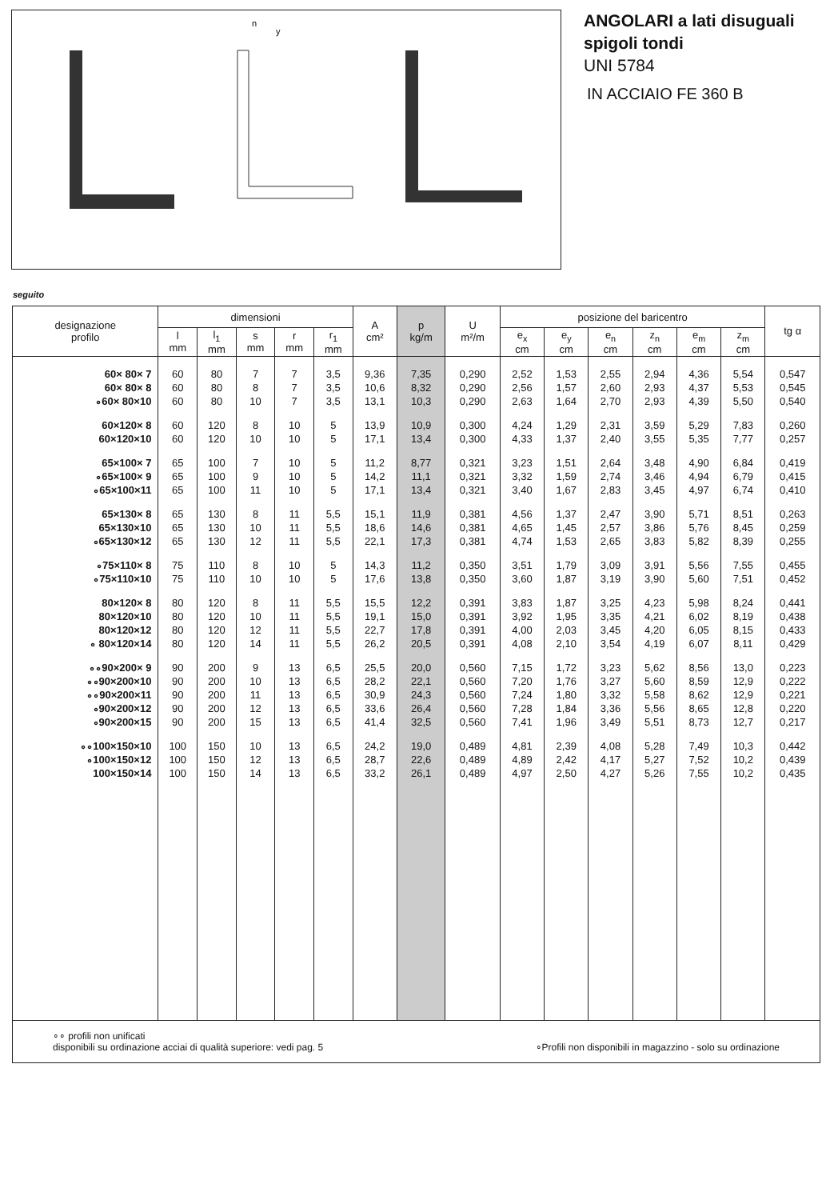n
y
ANGOLARI a lati disuguali
spigoli tondi
UNI 5784
IN ACCIAIO FE 360 B
seguito
| designazione profilo | dimensioni | | | | | A cm² | p kg/m | U m²/m | posizione del baricentro | | | | | | tg α |
| --- | --- | --- | --- | --- | --- | --- | --- | --- | --- | --- | --- | --- | --- | --- | --- |
| | l mm | l<sub>1</sub> mm | s mm | r mm | r<sub>1</sub> mm | | | | e<sub>x</sub> cm | e<sub>y</sub> cm | e<sub>n</sub> cm | z<sub>n</sub> cm | e<sub>m</sub> cm | z<sub>m</sub> cm | |
| 60× 80× 7 | 60 | 80 | 7 | 7 | 3,5 | 9,36 | 7,35 | 0,290 | 2,52 | 1,53 | 2,55 | 2,94 | 4,36 | 5,54 | 0,547 |
| 60× 80× 8 | 60 | 80 | 8 | 7 | 3,5 | 10,6 | 8,32 | 0,290 | 2,56 | 1,57 | 2,60 | 2,93 | 4,37 | 5,53 | 0,545 |
| ∘60× 80×10 | 60 | 80 | 10 | 7 | 3,5 | 13,1 | 10,3 | 0,290 | 2,63 | 1,64 | 2,70 | 2,93 | 4,39 | 5,50 | 0,540 |
| 60×120× 8 | 60 | 120 | 8 | 10 | 5 | 13,9 | 10,9 | 0,300 | 4,24 | 1,29 | 2,31 | 3,59 | 5,29 | 7,83 | 0,260 |
| 60×120×10 | 60 | 120 | 10 | 10 | 5 | 17,1 | 13,4 | 0,300 | 4,33 | 1,37 | 2,40 | 3,55 | 5,35 | 7,77 | 0,257 |
| 65×100× 7 | 65 | 100 | 7 | 10 | 5 | 11,2 | 8,77 | 0,321 | 3,23 | 1,51 | 2,64 | 3,48 | 4,90 | 6,84 | 0,419 |
| ∘65×100× 9 | 65 | 100 | 9 | 10 | 5 | 14,2 | 11,1 | 0,321 | 3,32 | 1,59 | 2,74 | 3,46 | 4,94 | 6,79 | 0,415 |
| ∘65×100×11 | 65 | 100 | 11 | 10 | 5 | 17,1 | 13,4 | 0,321 | 3,40 | 1,67 | 2,83 | 3,45 | 4,97 | 6,74 | 0,410 |
| 65×130× 8 | 65 | 130 | 8 | 11 | 5,5 | 15,1 | 11,9 | 0,381 | 4,56 | 1,37 | 2,47 | 3,90 | 5,71 | 8,51 | 0,263 |
| 65×130×10 | 65 | 130 | 10 | 11 | 5,5 | 18,6 | 14,6 | 0,381 | 4,65 | 1,45 | 2,57 | 3,86 | 5,76 | 8,45 | 0,259 |
| ∘65×130×12 | 65 | 130 | 12 | 11 | 5,5 | 22,1 | 17,3 | 0,381 | 4,74 | 1,53 | 2,65 | 3,83 | 5,82 | 8,39 | 0,255 |
| ∘75×110× 8 | 75 | 110 | 8 | 10 | 5 | 14,3 | 11,2 | 0,350 | 3,51 | 1,79 | 3,09 | 3,91 | 5,56 | 7,55 | 0,455 |
| ∘75×110×10 | 75 | 110 | 10 | 10 | 5 | 17,6 | 13,8 | 0,350 | 3,60 | 1,87 | 3,19 | 3,90 | 5,60 | 7,51 | 0,452 |
| 80×120× 8 | 80 | 120 | 8 | 11 | 5,5 | 15,5 | 12,2 | 0,391 | 3,83 | 1,87 | 3,25 | 4,23 | 5,98 | 8,24 | 0,441 |
| 80×120×10 | 80 | 120 | 10 | 11 | 5,5 | 19,1 | 15,0 | 0,391 | 3,92 | 1,95 | 3,35 | 4,21 | 6,02 | 8,19 | 0,438 |
| 80×120×12 | 80 | 120 | 12 | 11 | 5,5 | 22,7 | 17,8 | 0,391 | 4,00 | 2,03 | 3,45 | 4,20 | 6,05 | 8,15 | 0,433 |
| ∘ 80×120×14 | 80 | 120 | 14 | 11 | 5,5 | 26,2 | 20,5 | 0,391 | 4,08 | 2,10 | 3,54 | 4,19 | 6,07 | 8,11 | 0,429 |
| ∘∘90×200× 9 | 90 | 200 | 9 | 13 | 6,5 | 25,5 | 20,0 | 0,560 | 7,15 | 1,72 | 3,23 | 5,62 | 8,56 | 13,0 | 0,223 |
| ∘∘90×200×10 | 90 | 200 | 10 | 13 | 6,5 | 28,2 | 22,1 | 0,560 | 7,20 | 1,76 | 3,27 | 5,60 | 8,59 | 12,9 | 0,222 |
| ∘∘90×200×11 | 90 | 200 | 11 | 13 | 6,5 | 30,9 | 24,3 | 0,560 | 7,24 | 1,80 | 3,32 | 5,58 | 8,62 | 12,9 | 0,221 |
| ∘90×200×12 | 90 | 200 | 12 | 13 | 6,5 | 33,6 | 26,4 | 0,560 | 7,28 | 1,84 | 3,36 | 5,56 | 8,65 | 12,8 | 0,220 |
| ∘90×200×15 | 90 | 200 | 15 | 13 | 6,5 | 41,4 | 32,5 | 0,560 | 7,41 | 1,96 | 3,49 | 5,51 | 8,73 | 12,7 | 0,217 |
| ∘∘100×150×10 | 100 | 150 | 10 | 13 | 6,5 | 24,2 | 19,0 | 0,489 | 4,81 | 2,39 | 4,08 | 5,28 | 7,49 | 10,3 | 0,442 |
| ∘100×150×12 | 100 | 150 | 12 | 13 | 6,5 | 28,7 | 22,6 | 0,489 | 4,89 | 2,42 | 4,17 | 5,27 | 7,52 | 10,2 | 0,439 |
| 100×150×14 | 100 | 150 | 14 | 13 | 6,5 | 33,2 | 26,1 | 0,489 | 4,97 | 2,50 | 4,27 | 5,26 | 7,55 | 10,2 | 0,435 |
∘∘ profili non unificati
disponibili su ordinazione acciai di qualità superiore: vedi pag. 5
∘Profili non disponibili in magazzino - solo su ordinazione